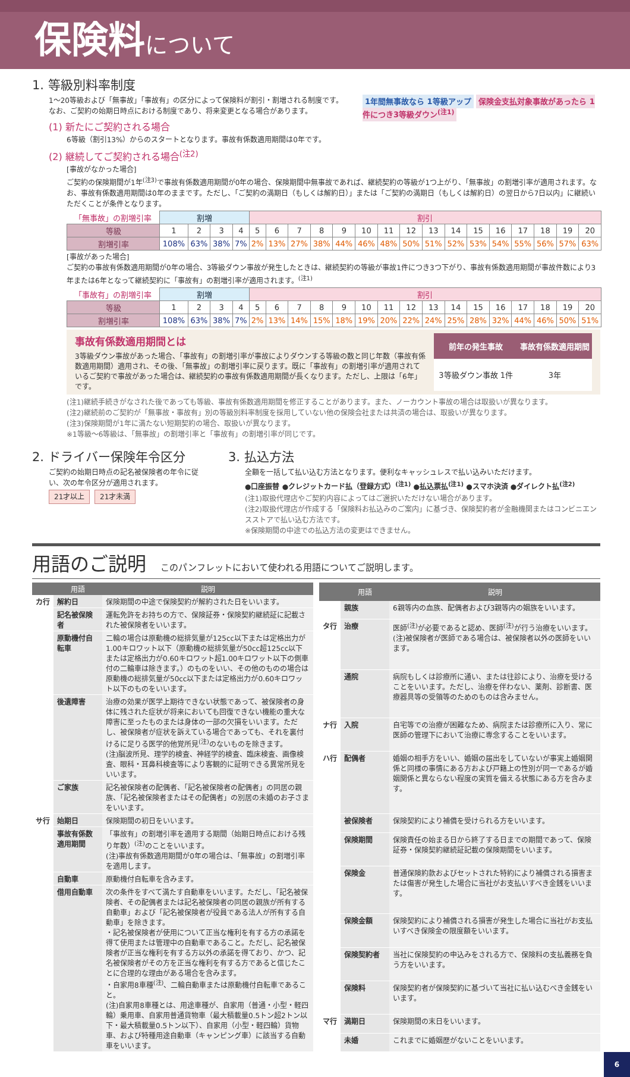保険料 について
1. 等級別料率制度
1年間無事故なら 1等級アップ 保険金支払対象事故があったら 1件につき3等級ダウン<sup>(注1)</sup>
1〜20等級および「無事故」「事故有」の区分によって保険料が割引・割増される制度です。
なお、ご契約の始期日時点における制度であり、将来変更となる場合があります。
(1) 新たにご契約される場合
6等級（割引13%）からのスタートとなります。事故有係数適用期間は0年です。
(2) 継続してご契約される場合<sup>(注2)</sup>
[事故がなかった場合]
ご契約の保険期間が1年<sup>(注3)</sup>で事故有係数適用期間が0年の場合、保険期間中無事故であれば、継続契約の等級が1つ上がり、「無事故」の割増引率が適用されます。なお、事故有係数適用期間は0年のままです。ただし、「ご契約の満期日（もしくは解約日）」または「ご契約の満期日（もしくは解約日）の翌日から7日以内」に継続いただくことが条件となります。
| 「無事故」の割増引率 | 割増 | | | | 割引 | | | | | | | | | | | | | | | |
| 等級 | 1 | 2 | 3 | 4 | 5 | 6 | 7 | 8 | 9 | 10 | 11 | 12 | 13 | 14 | 15 | 16 | 17 | 18 | 19 | 20 |
| 割増引率 | 108% | 63% | 38% | 7% | 2% | 13% | 27% | 38% | 44% | 46% | 48% | 50% | 51% | 52% | 53% | 54% | 55% | 56% | 57% | 63% |
[事故があった場合]
ご契約の事故有係数適用期間が0年の場合、3等級ダウン事故が発生したときは、継続契約の等級が事故1件につき3つ下がり、事故有係数適用期間が事故件数により3年または6年となって継続契約に「事故有」の割増引率が適用されます。<sup>(注1)</sup>
| 「事故有」の割増引率 | 割増 | | | | 割引 | | | | | | | | | | | | | | | |
| 等級 | 1 | 2 | 3 | 4 | 5 | 6 | 7 | 8 | 9 | 10 | 11 | 12 | 13 | 14 | 15 | 16 | 17 | 18 | 19 | 20 |
| 割増引率 | 108% | 63% | 38% | 7% | 2% | 13% | 14% | 15% | 18% | 19% | 20% | 22% | 24% | 25% | 28% | 32% | 44% | 46% | 50% | 51% |
事故有係数適用期間とは
3等級ダウン事故があった場合、「事故有」の割増引率が事故によりダウンする等級の数と同じ年数（事故有係数適用期間）適用され、その後、「無事故」の割増引率に戻ります。既に「事故有」の割増引率が適用されているご契約で事故があった場合は、継続契約の事故有係数適用期間が長くなります。ただし、上限は「6年」です。
| 前年の発生事故 | 事故有係数適用期間 |
| --- | --- |
| 3等級ダウン事故 1件 | 3年 |
(注1)継続手続きがなされた後であっても等級、事故有係数適用期間を修正することがあります。また、ノーカウント事故の場合は取扱いが異なります。
(注2)継続前のご契約が「無事故・事故有」別の等級別料率制度を採用していない他の保険会社または共済の場合は、取扱いが異なります。
(注3)保険期間が1年に満たない短期契約の場合、取扱いが異なります。
※1等級〜6等級は、「無事故」の割増引率と「事故有」の割増引率が同じです。
2. ドライバー保険年令区分
ご契約の始期日時点の記名被保険者の年令に従い、次の年令区分が適用されます。
21才以上 21才未満
3. 払込方法
全額を一括して払い込む方法となります。便利なキャッシュレスで払い込みいただけます。
●口座振替 ●クレジットカード払（登録方式）<sup>(注1)</sup> ●払込票払<sup>(注1)</sup> ●スマホ決済 ●ダイレクト払<sup>(注2)</sup>
(注1)取扱代理店やご契約内容によってはご選択いただけない場合があります。
(注2)取扱代理店が作成する「保険料お払込みのご案内」に基づき、保険契約者が金融機関またはコンビニエンスストアで払い込む方法です。
※保険期間の中途での払込方法の変更はできません。
用語のご説明 このパンフレットにおいて使われる用語についてご説明します。
| | 用語 | 説明 |
| --- | --- | --- |
| カ行 | 解約日 | 保険期間の中途で保険契約が解約された日をいいます。 |
| | 記名被保険者 | 運転免許をお持ちの方で、保険証券・保険契約継続証に記載された被保険者をいいます。 |
| | 原動機付自転車 | 二輪の場合は原動機の総排気量が125cc以下または定格出力が1.00キロワット以下（原動機の総排気量が50cc超125cc以下または定格出力が0.60キロワット超1.00キロワット以下の側車付の二輪車は除きます。）のものをいい、その他のものの場合は原動機の総排気量が50cc以下または定格出力が0.60キロワット以下のものをいいます。 |
| | 後遺障害 | 治療の効果が医学上期待できない状態であって、被保険者の身体に残された症状が将来においても回復できない機能の重大な障害に至ったものまたは身体の一部の欠損をいいます。ただし、被保険者が症状を訴えている場合であっても、それを裏付けるに足りる医学的他覚所見<sup>(注)</sup>のないものを除きます。 (注)脳波所見、理学的検査、神経学的検査、臨床検査、画像検査、眼科・耳鼻科検査等により客観的に証明できる異常所見をいいます。 |
| | ご家族 | 記名被保険者の配偶者、「記名被保険者の配偶者」の同居の親族、「記名被保険者またはその配偶者」の別居の未婚のお子さまをいいます。 |
| サ行 | 始期日 | 保険期間の初日をいいます。 |
| | 事故有係数適用期間 | 「事故有」の割増引率を適用する期間（始期日時点における残り年数）<sup>(注)</sup>のことをいいます。 (注)事故有係数適用期間が0年の場合は、「無事故」の割増引率を適用します。 |
| | 自動車 | 原動機付自転車を含みます。 |
| | 借用自動車 | 次の条件をすべて満たす自動車をいいます。ただし、「記名被保険者、その配偶者または記名被保険者の同居の親族が所有する自動車」および「記名被保険者が役員である法人が所有する自動車」を除きます。 ・記名被保険者が使用について正当な権利を有する方の承諾を得て使用または管理中の自動車であること。ただし、記名被保険者が正当な権利を有する方以外の承諾を得ており、かつ、記名被保険者がその方を正当な権利を有する方であると信じたことに合理的な理由がある場合を含みます。 ・自家用8車種<sup>(注)</sup>、二輪自動車または原動機付自転車であること。 (注)自家用8車種とは、用途車種が、自家用（普通・小型・軽四輪）乗用車、自家用普通貨物車（最大積載量0.5トン超2トン以下・最大積載量0.5トン以下）、自家用（小型・軽四輪）貨物車、および特種用途自動車（キャンピング車）に該当する自動車をいいます。 |
| | 用語 | 説明 |
| --- | --- | --- |
| | 親族 | 6親等内の血族、配偶者および3親等内の姻族をいいます。 |
| タ行 | 治療 | 医師<sup>(注)</sup>が必要であると認め、医師<sup>(注)</sup>が行う治療をいいます。 (注)被保険者が医師である場合は、被保険者以外の医師をいいます。 |
| | 通院 | 病院もしくは診療所に通い、または往診により、治療を受けることをいいます。ただし、治療を伴わない、薬剤、診断書、医療器具等の受領等のためのものは含みません。 |
| ナ行 | 入院 | 自宅等での治療が困難なため、病院または診療所に入り、常に医師の管理下において治療に専念することをいいます。 |
| ハ行 | 配偶者 | 婚姻の相手方をいい、婚姻の届出をしていないが事実上婚姻関係と同様の事情にある方および戸籍上の性別が同一であるが婚姻関係と異ならない程度の実質を備える状態にある方を含みます。 |
| | 被保険者 | 保険契約により補償を受けられる方をいいます。 |
| | 保険期間 | 保険責任の始まる日から終了する日までの期間であって、保険証券・保険契約継続証記載の保険期間をいいます。 |
| | 保険金 | 普通保険約款およびセットされた特約により補償される損害または傷害が発生した場合に当社がお支払いすべき金銭をいいます。 |
| | 保険金額 | 保険契約により補償される損害が発生した場合に当社がお支払いすべき保険金の限度額をいいます。 |
| | 保険契約者 | 当社に保険契約の申込みをされる方で、保険料の支払義務を負う方をいいます。 |
| | 保険料 | 保険契約者が保険契約に基づいて当社に払い込むべき金銭をいいます。 |
| マ行 | 満期日 | 保険期間の末日をいいます。 |
| | 未婚 | これまでに婚姻歴がないことをいいます。 |
6